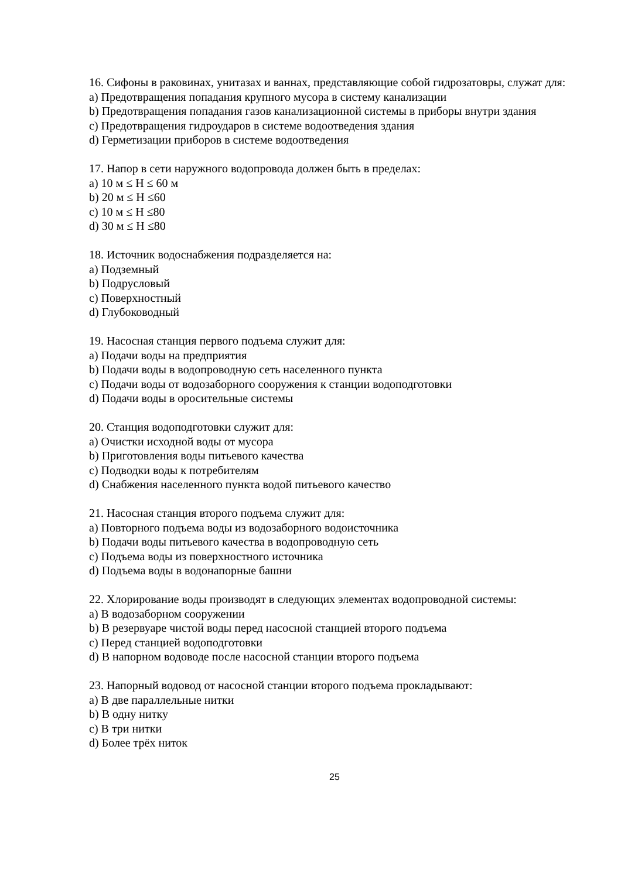16. Сифоны в раковинах, унитазах и ваннах, представляющие собой гидрозатовры, служат для:
a) Предотвращения попадания крупного мусора в систему канализации
b) Предотвращения попадания газов канализационной системы в приборы внутри здания
c) Предотвращения гидроударов в системе водоотведения здания
d) Герметизации приборов в системе водоотведения
17. Напор в сети наружного водопровода должен быть в пределах:
a) 10 м ≤ H ≤ 60 м
b) 20 м ≤ H ≤60
c) 10 м ≤ H ≤80
d) 30 м ≤ H ≤80
18. Источник водоснабжения подразделяется на:
a) Подземный
b) Подрусловый
c) Поверхностный
d) Глубоководный
19. Насосная станция первого подъема служит для:
a) Подачи воды на предприятия
b) Подачи воды в водопроводную сеть населенного пункта
c) Подачи воды от водозаборного сооружения к станции водоподготовки
d) Подачи воды в оросительные системы
20. Станция водоподготовки служит для:
a) Очистки исходной воды от мусора
b) Приготовления воды питьевого качества
c) Подводки воды к потребителям
d) Снабжения населенного пункта водой питьевого качество
21. Насосная станция второго подъема служит для:
a) Повторного подъема воды из водозаборного водоисточника
b) Подачи воды питьевого качества в водопроводную сеть
c) Подъема воды из поверхностного источника
d) Подъема воды в водонапорные башни
22. Хлорирование воды производят в следующих элементах водопроводной системы:
a) В водозаборном сооружении
b) В резервуаре чистой воды перед насосной станцией второго подъема
c) Перед станцией водоподготовки
d) В напорном водоводе после насосной станции второго подъема
23. Напорный водовод от насосной станции второго подъема прокладывают:
a) В две параллельные нитки
b) В одну нитку
c) В три нитки
d) Более трёх ниток
25